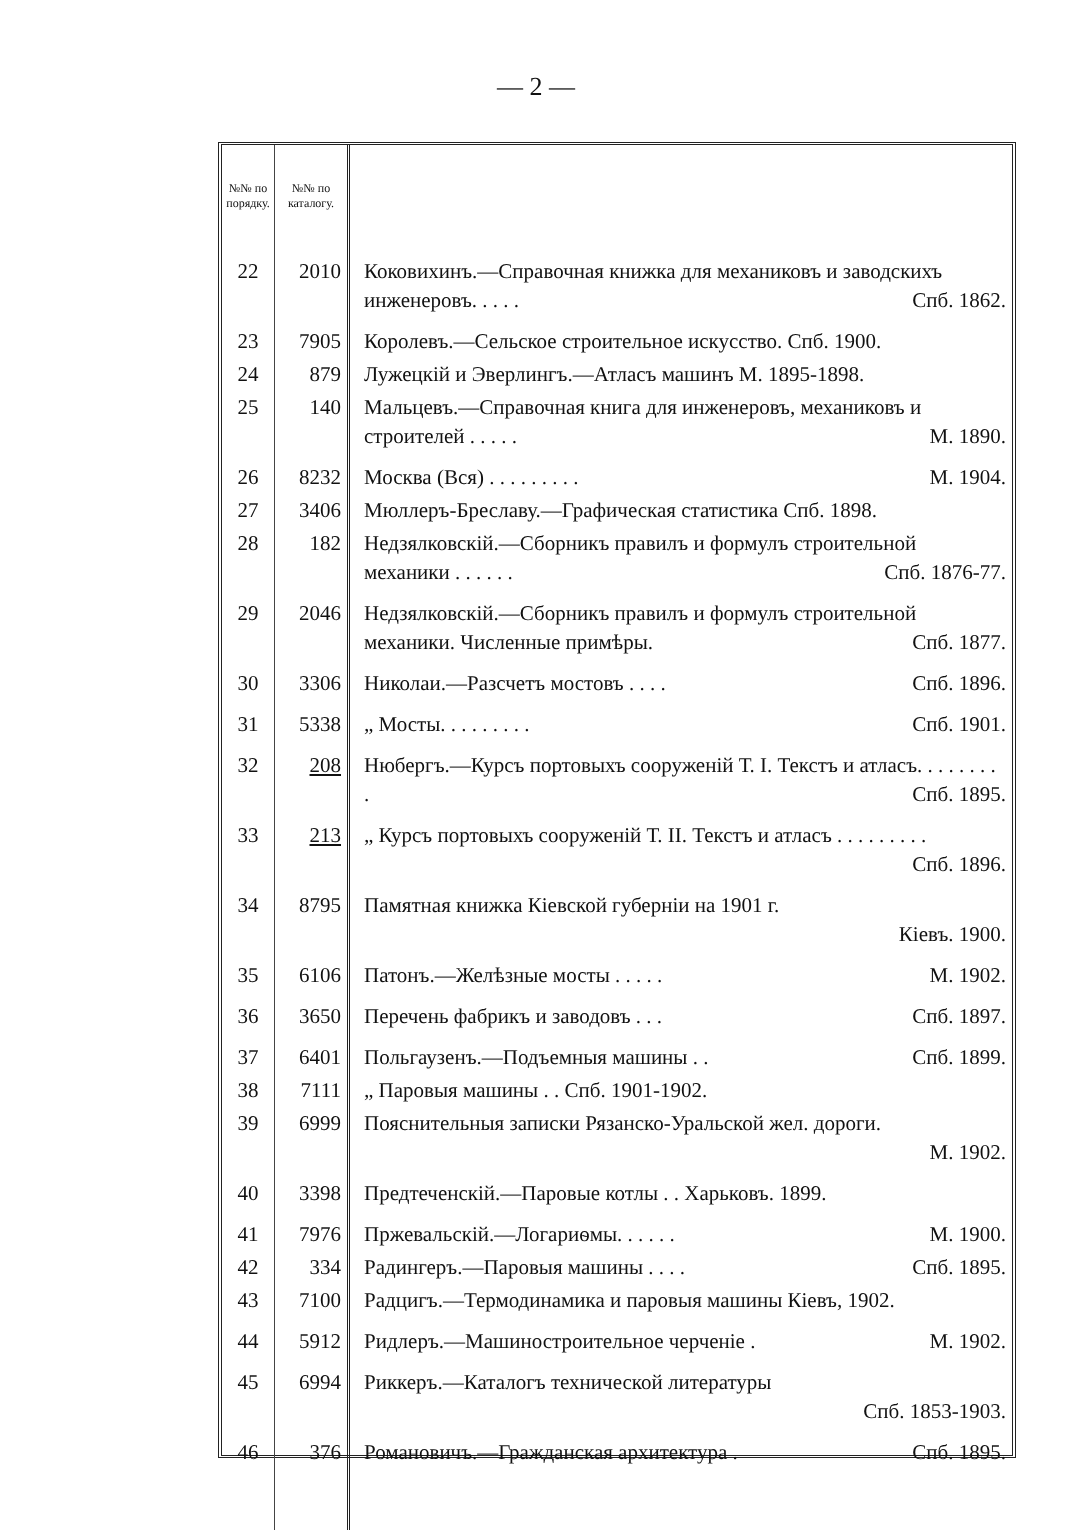— 2 —
| №№ по порядку. | №№ по каталогу. | |
| --- | --- | --- |
| 22 | 2010 | Коковихинъ.—Справочная книжка для механиковъ и заводскихъ инженеровъ. . . . . Спб. 1862. |
| 23 | 7905 | Королевъ.—Сельское строительное искусство. Спб. 1900. |
| 24 | 879 | Лужецкій и Эверлингъ.—Атласъ машинъ М. 1895-1898. |
| 25 | 140 | Мальцевъ.—Справочная книга для инженеровъ, механиковъ и строителей . . . . . М. 1890. |
| 26 | 8232 | Москва (Вся) . . . . . . . . . М. 1904. |
| 27 | 3406 | Мюллеръ-Бреславу.—Графическая статистика Спб. 1898. |
| 28 | 182 | Недзялковскій.—Сборникъ правилъ и формулъ строительной механики . . . . . . Спб. 1876-77. |
| 29 | 2046 | Недзялковскій.—Сборникъ правилъ и формулъ строительной механики. Численные примѣры. Спб. 1877. |
| 30 | 3306 | Николаи.—Разсчетъ мостовъ . . . . Спб. 1896. |
| 31 | 5338 | „ Мосты. . . . . . . . . Спб. 1901. |
| 32 | 208 | Нюбергъ.—Курсъ портовыхъ сооруженій Т. I. Текстъ и атласъ. . . . . . . . . Спб. 1895. |
| 33 | 213 | „ Курсъ портовыхъ сооруженій Т. II. Текстъ и атласъ . . . . . . . . . Спб. 1896. |
| 34 | 8795 | Памятная книжка Кіевской губерніи на 1901 г. Кіевъ. 1900. |
| 35 | 6106 | Патонъ.—Желѣзные мосты . . . . . М. 1902. |
| 36 | 3650 | Перечень фабрикъ и заводовъ . . . Спб. 1897. |
| 37 | 6401 | Польгаузенъ.—Подъемныя машины . . Спб. 1899. |
| 38 | 7111 | „ Паровыя машины . . Спб. 1901-1902. |
| 39 | 6999 | Пояснительныя записки Рязанско-Уральской жел. дороги. М. 1902. |
| 40 | 3398 | Предтеченскій.—Паровые котлы . . Харьковъ. 1899. |
| 41 | 7976 | Пржевальскій.—Логариѳмы. . . . . . М. 1900. |
| 42 | 334 | Радингеръ.—Паровыя машины . . . . Спб. 1895. |
| 43 | 7100 | Радцигъ.—Термодинамика и паровыя машины Кіевъ, 1902. |
| 44 | 5912 | Ридлеръ.—Машиностроительное черченіе . М. 1902. |
| 45 | 6994 | Риккеръ.—Каталогъ технической литературы Спб. 1853-1903. |
| 46 | 376 | Романовичъ.—Гражданская архитектура . Спб. 1895. |